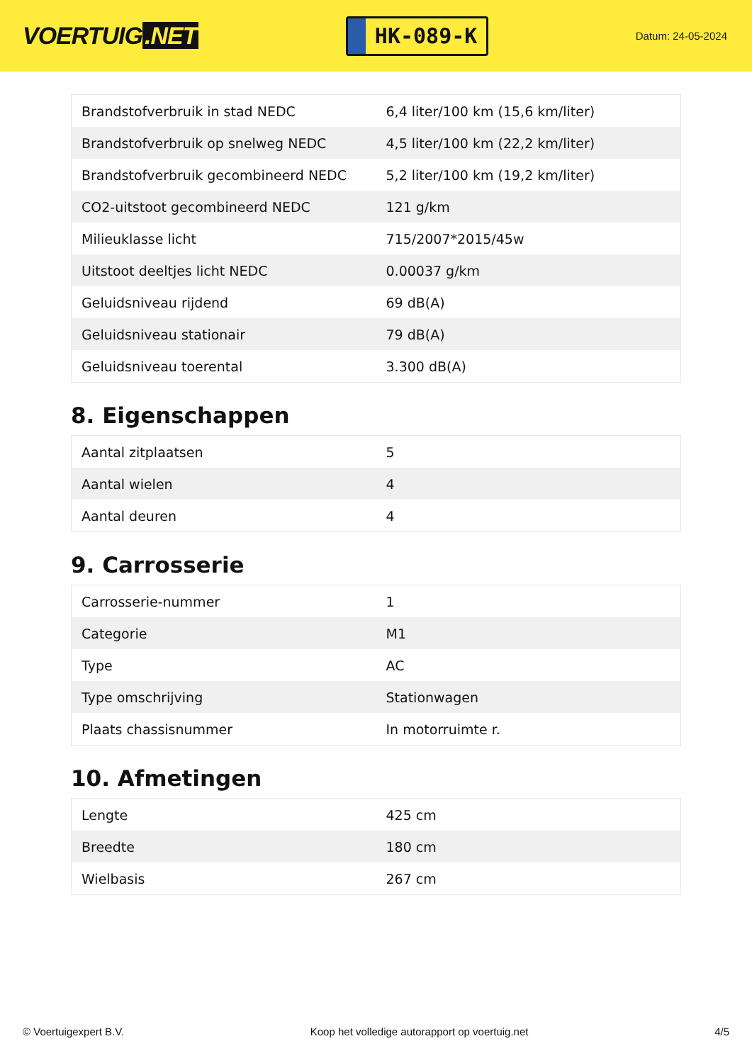VOERTUIG.NET
HK-089-K
Datum: 24-05-2024
| Brandstofverbruik in stad NEDC | 6,4 liter/100 km (15,6 km/liter) |
| Brandstofverbruik op snelweg NEDC | 4,5 liter/100 km (22,2 km/liter) |
| Brandstofverbruik gecombineerd NEDC | 5,2 liter/100 km (19,2 km/liter) |
| CO2-uitstoot gecombineerd NEDC | 121 g/km |
| Milieuklasse licht | 715/2007*2015/45w |
| Uitstoot deeltjes licht NEDC | 0.00037 g/km |
| Geluidsniveau rijdend | 69 dB(A) |
| Geluidsniveau stationair | 79 dB(A) |
| Geluidsniveau toerental | 3.300 dB(A) |
8. Eigenschappen
| Aantal zitplaatsen | 5 |
| Aantal wielen | 4 |
| Aantal deuren | 4 |
9. Carrosserie
| Carrosserie-nummer | 1 |
| Categorie | M1 |
| Type | AC |
| Type omschrijving | Stationwagen |
| Plaats chassisnummer | In motorruimte r. |
10. Afmetingen
| Lengte | 425 cm |
| Breedte | 180 cm |
| Wielbasis | 267 cm |
© Voertuigexpert B.V. Koop het volledige autorapport op voertuig.net 4/5